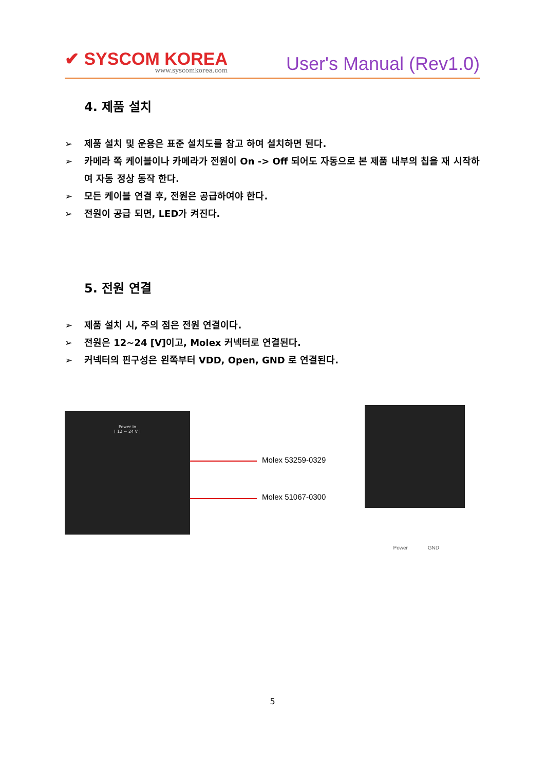✔ SYSCOM KOREA
www.syscomkorea.com
User's Manual (Rev1.0)
4. 제품 설치
➢ 제품 설치 및 운용은 표준 설치도를 참고 하여 설치하면 된다.
➢ 카메라 쪽 케이블이나 카메라가 전원이 On -> Off 되어도 자동으로 본 제품 내부의 칩을 재 시작하여 자동 정상 동작 한다.
➢ 모든 케이블 연결 후, 전원은 공급하여야 한다.
➢ 전원이 공급 되면, LED가 켜진다.
5. 전원 연결
➢ 제품 설치 시, 주의 점은 전원 연결이다.
➢ 전원은 12~24 [V]이고, Molex 커넥터로 연결된다.
➢ 커넥터의 핀구성은 왼쪽부터 VDD, Open, GND 로 연결된다.
Power In
[ 12 ~ 24 V ]
Molex 53259-0329
Molex 51067-0300
Power GND
5